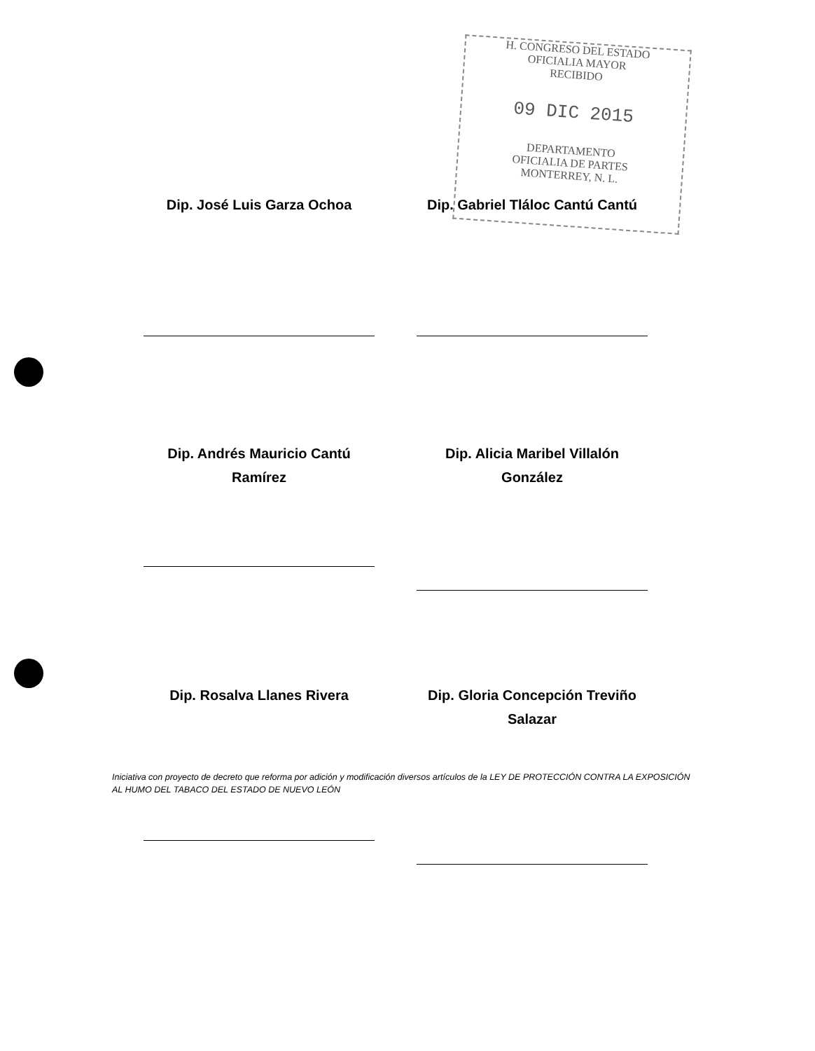H. CONGRESO DEL ESTADO
OFICIALIA MAYOR
RECIBIDO
09 DIC 2015
DEPARTAMENTO
OFICIALIA DE PARTES
MONTERREY, N. L.
Dip. José Luis Garza Ochoa
Dip. Gabriel Tláloc Cantú Cantú
Dip. Andrés Mauricio Cantú
Ramírez
Dip. Alicia Maribel Villalón González
Dip. Rosalva Llanes Rivera
Dip. Gloria Concepción Treviño Salazar
Iniciativa con proyecto de decreto que reforma por adición y modificación diversos artículos de la LEY DE PROTECCIÓN CONTRA LA EXPOSICIÓN AL HUMO DEL TABACO DEL ESTADO DE NUEVO LEÓN